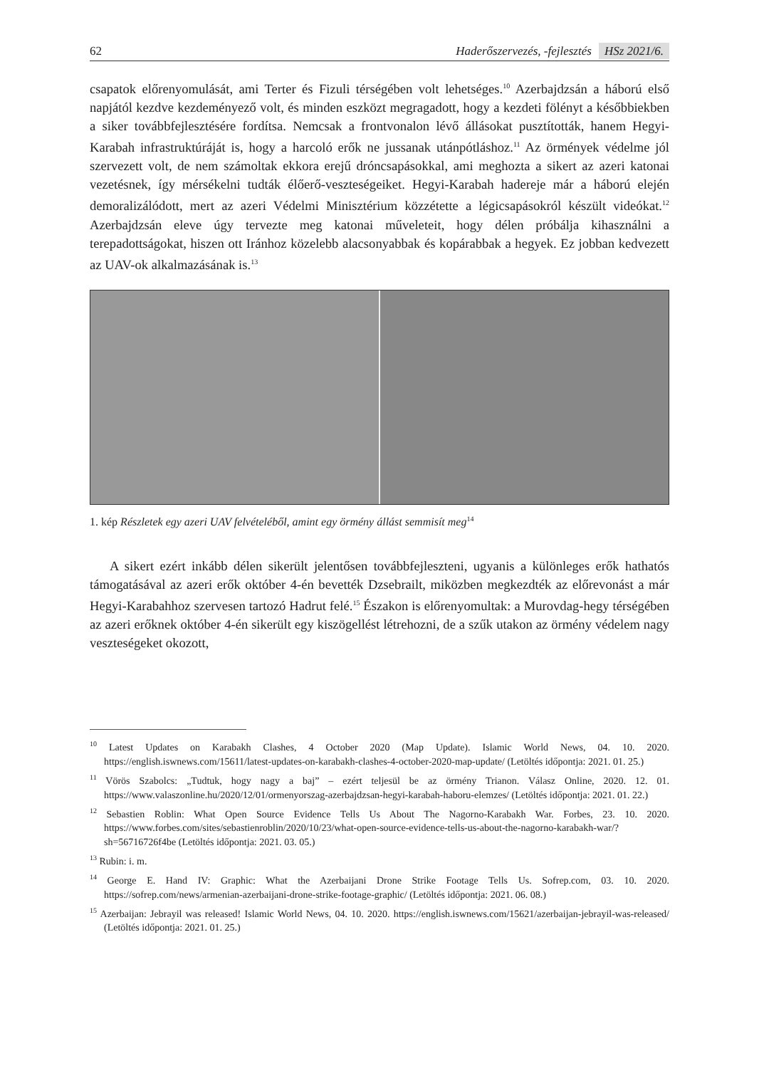62 Haderőszervezés, -fejlesztés HSz 2021/6.
csapatok előrenyomulását, ami Terter és Fizuli térségében volt lehetséges.<sup>10</sup> Azerbajdzsán a háború első napjától kezdve kezdeményező volt, és minden eszközt megragadott, hogy a kezdeti fölényt a későbbiekben a siker továbbfejlesztésére fordítsa. Nemcsak a frontvonalon lévő állásokat pusztították, hanem Hegyi-Karabah infrastruktúráját is, hogy a harcoló erők ne jussanak utánpótláshoz.<sup>11</sup> Az örmények védelme jól szervezett volt, de nem számoltak ekkora erejű dróncsapásokkal, ami meghozta a sikert az azeri katonai vezetésnek, így mérsékelni tudták élőerő-veszteségeiket. Hegyi-Karabah hadereje már a háború elején demoralizálódott, mert az azeri Védelmi Minisztérium közzétette a légicsapásokról készült videókat.<sup>12</sup> Azerbajdzsán eleve úgy tervezte meg katonai műveleteit, hogy délen próbálja kihasználni a terepadottságokat, hiszen ott Iránhoz közelebb alacsonyabbak és kopárabbak a hegyek. Ez jobban kedvezett az UAV-ok alkalmazásának is.<sup>13</sup>
1. kép Részletek egy azeri UAV felvételéből, amint egy örmény állást semmisít meg<sup>14</sup>
A sikert ezért inkább délen sikerült jelentősen továbbfejleszteni, ugyanis a különleges erők hathatós támogatásával az azeri erők október 4-én bevették Dzsebrailt, miközben megkezdték az előrevonást a már Hegyi-Karabahhoz szervesen tartozó Hadrut felé.<sup>15</sup> Északon is előrenyomultak: a Murovdag-hegy térségében az azeri erőknek október 4-én sikerült egy kiszögellést létrehozni, de a szűk utakon az örmény védelem nagy veszteségeket okozott,
<sup>10</sup> Latest Updates on Karabakh Clashes, 4 October 2020 (Map Update). Islamic World News, 04. 10. 2020. https://english.iswnews.com/15611/latest-updates-on-karabakh-clashes-4-october-2020-map-update/ (Letöltés időpontja: 2021. 01. 25.)
<sup>11</sup> Vörös Szabolcs: „Tudtuk, hogy nagy a baj” – ezért teljesül be az örmény Trianon. Válasz Online, 2020. 12. 01. https://www.valaszonline.hu/2020/12/01/ormenyorszag-azerbajdzsan-hegyi-karabah-haboru-elemzes/ (Letöltés időpontja: 2021. 01. 22.)
<sup>12</sup> Sebastien Roblin: What Open Source Evidence Tells Us About The Nagorno-Karabakh War. Forbes, 23. 10. 2020. https://www.forbes.com/sites/sebastienroblin/2020/10/23/what-open-source-evidence-tells-us-about-the-nagorno-karabakh-war/?sh=56716726f4be (Letöltés időpontja: 2021. 03. 05.)
<sup>13</sup> Rubin: i. m.
<sup>14</sup> George E. Hand IV: Graphic: What the Azerbaijani Drone Strike Footage Tells Us. Sofrep.com, 03. 10. 2020. https://sofrep.com/news/armenian-azerbaijani-drone-strike-footage-graphic/ (Letöltés időpontja: 2021. 06. 08.)
<sup>15</sup> Azerbaijan: Jebrayil was released! Islamic World News, 04. 10. 2020. https://english.iswnews.com/15621/azerbaijan-jebrayil-was-released/ (Letöltés időpontja: 2021. 01. 25.)